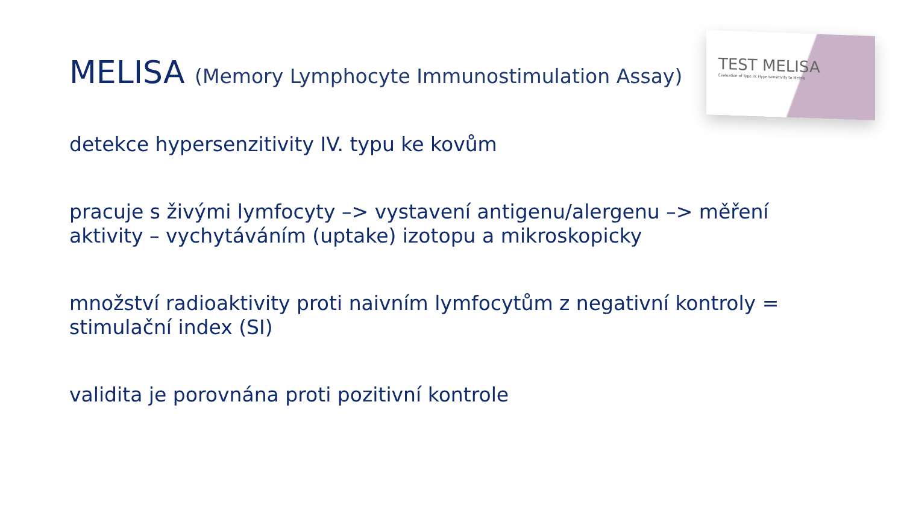TEST MELISA
Evaluation of Type IV. Hypersensitivity to Metals
MELISA (Memory Lymphocyte Immunostimulation Assay)
detekce hypersenzitivity IV. typu ke kovům
pracuje s živými lymfocyty –> vystavení antigenu/alergenu –> měření aktivity – vychytáváním (uptake) izotopu a mikroskopicky
množství radioaktivity proti naivním lymfocytům z negativní kontroly = stimulační index (SI)
validita je porovnána proti pozitivní kontrole